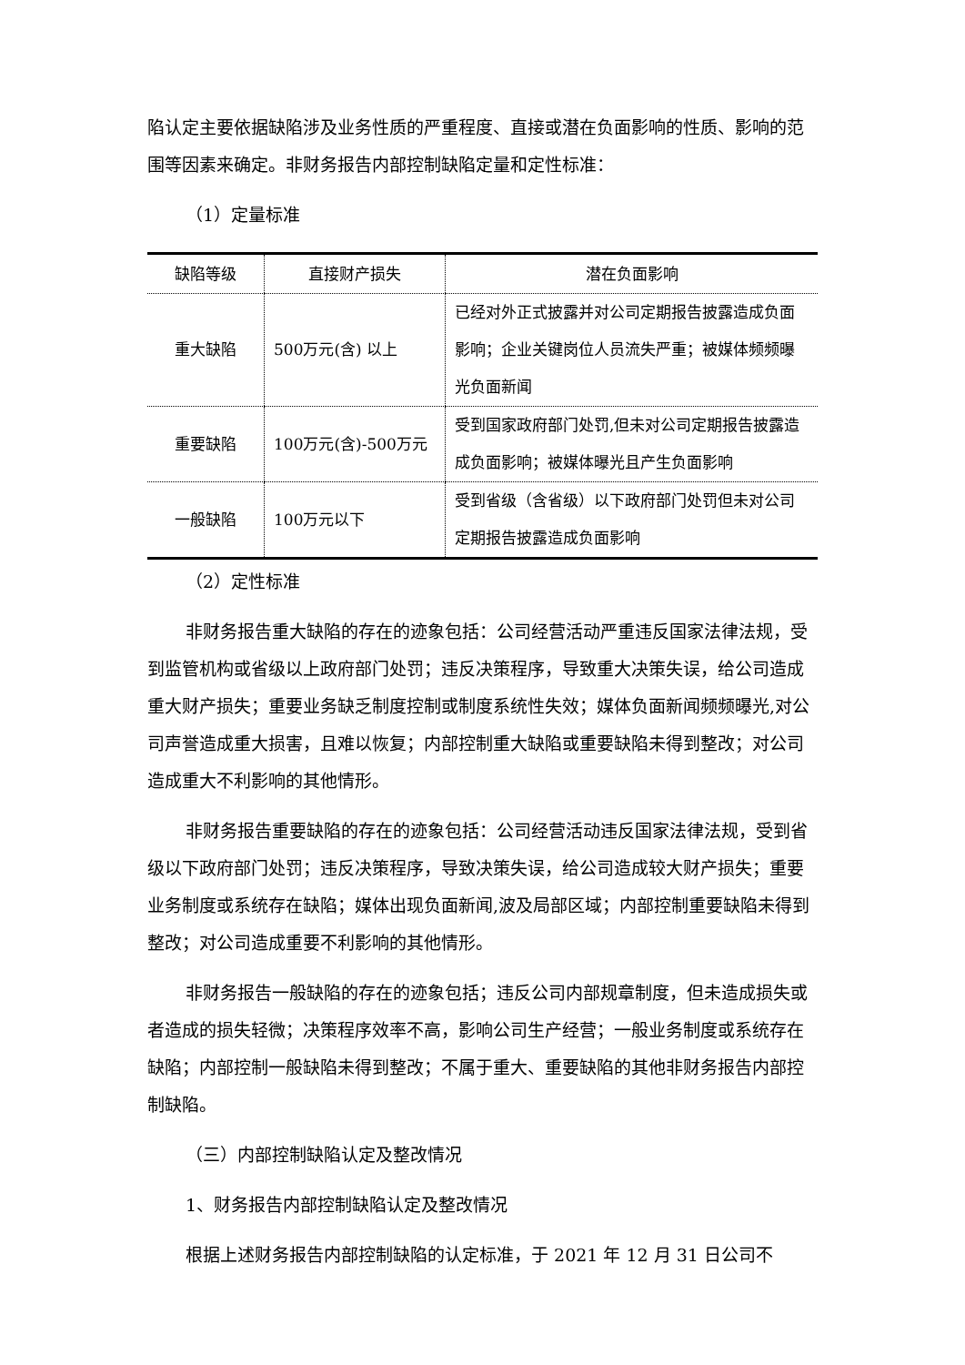陷认定主要依据缺陷涉及业务性质的严重程度、直接或潜在负面影响的性质、影响的范围等因素来确定。非财务报告内部控制缺陷定量和定性标准：
（1）定量标准
| 缺陷等级 | 直接财产损失 | 潜在负面影响 |
| --- | --- | --- |
| 重大缺陷 | 500万元(含) 以上 | 已经对外正式披露并对公司定期报告披露造成负面影响；企业关键岗位人员流失严重；被媒体频频曝光负面新闻 |
| 重要缺陷 | 100万元(含)-500万元 | 受到国家政府部门处罚,但未对公司定期报告披露造成负面影响；被媒体曝光且产生负面影响 |
| 一般缺陷 | 100万元以下 | 受到省级（含省级）以下政府部门处罚但未对公司定期报告披露造成负面影响 |
（2）定性标准
非财务报告重大缺陷的存在的迹象包括：公司经营活动严重违反国家法律法规，受到监管机构或省级以上政府部门处罚；违反决策程序，导致重大决策失误，给公司造成重大财产损失；重要业务缺乏制度控制或制度系统性失效；媒体负面新闻频频曝光,对公司声誉造成重大损害，且难以恢复；内部控制重大缺陷或重要缺陷未得到整改；对公司造成重大不利影响的其他情形。
非财务报告重要缺陷的存在的迹象包括：公司经营活动违反国家法律法规，受到省级以下政府部门处罚；违反决策程序，导致决策失误，给公司造成较大财产损失；重要业务制度或系统存在缺陷；媒体出现负面新闻,波及局部区域；内部控制重要缺陷未得到整改；对公司造成重要不利影响的其他情形。
非财务报告一般缺陷的存在的迹象包括；违反公司内部规章制度，但未造成损失或者造成的损失轻微；决策程序效率不高，影响公司生产经营；一般业务制度或系统存在缺陷；内部控制一般缺陷未得到整改；不属于重大、重要缺陷的其他非财务报告内部控制缺陷。
（三）内部控制缺陷认定及整改情况
1、财务报告内部控制缺陷认定及整改情况
根据上述财务报告内部控制缺陷的认定标准，于 2021 年 12 月 31 日公司不